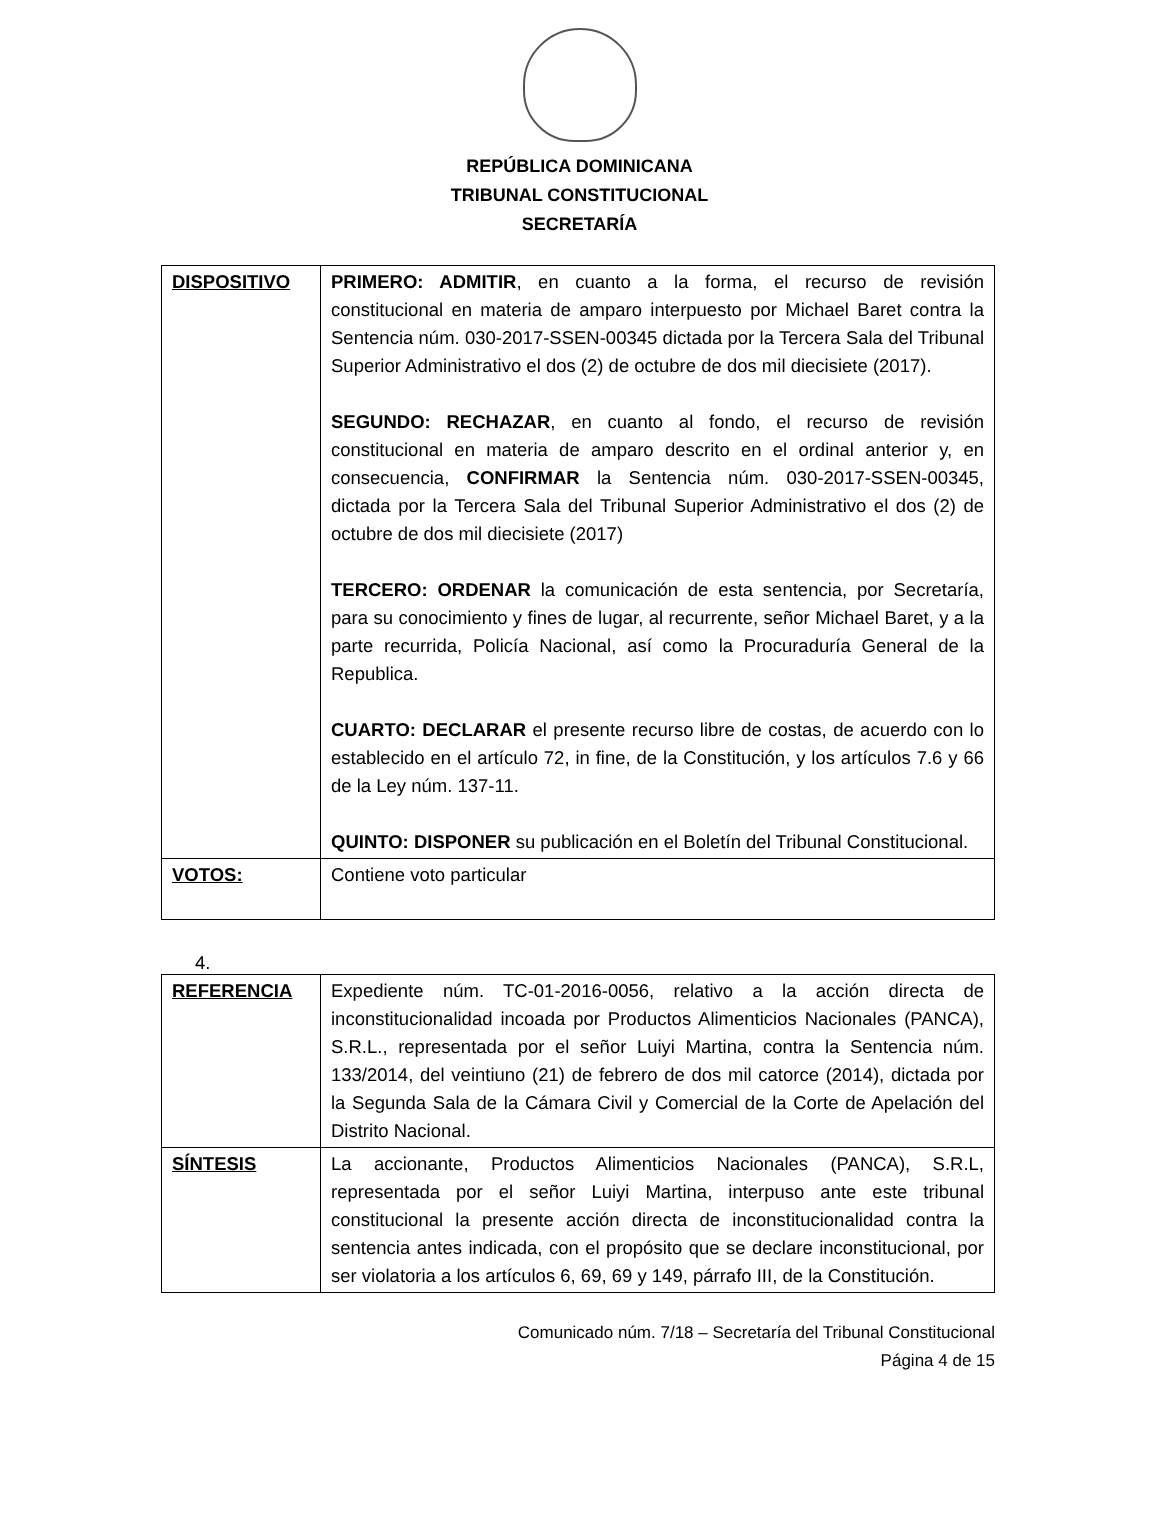REPÚBLICA DOMINICANA
TRIBUNAL CONSTITUCIONAL
SECRETARÍA
| DISPOSITIVO | PRIMERO: ADMITIR , en cuanto a la forma, el recurso de revisión constitucional en materia de amparo interpuesto por Michael Baret contra la Sentencia núm. 030-2017-SSEN-00345 dictada por la Tercera Sala del Tribunal Superior Administrativo el dos (2) de octubre de dos mil diecisiete (2017). SEGUNDO: RECHAZAR , en cuanto al fondo, el recurso de revisión constitucional en materia de amparo descrito en el ordinal anterior y, en consecuencia, CONFIRMAR la Sentencia núm. 030-2017-SSEN-00345, dictada por la Tercera Sala del Tribunal Superior Administrativo el dos (2) de octubre de dos mil diecisiete (2017) TERCERO: ORDENAR la comunicación de esta sentencia, por Secretaría, para su conocimiento y fines de lugar, al recurrente, señor Michael Baret, y a la parte recurrida, Policía Nacional, así como la Procuraduría General de la Republica. CUARTO: DECLARAR el presente recurso libre de costas, de acuerdo con lo establecido en el artículo 72, in fine, de la Constitución, y los artículos 7.6 y 66 de la Ley núm. 137-11. QUINTO: DISPONER su publicación en el Boletín del Tribunal Constitucional. |
| VOTOS: | Contiene voto particular |
4.
| REFERENCIA | Expediente núm. TC-01-2016-0056, relativo a la acción directa de inconstitucionalidad incoada por Productos Alimenticios Nacionales (PANCA), S.R.L., representada por el señor Luiyi Martina, contra la Sentencia núm. 133/2014, del veintiuno (21) de febrero de dos mil catorce (2014), dictada por la Segunda Sala de la Cámara Civil y Comercial de la Corte de Apelación del Distrito Nacional. |
| SÍNTESIS | La accionante, Productos Alimenticios Nacionales (PANCA), S.R.L, representada por el señor Luiyi Martina, interpuso ante este tribunal constitucional la presente acción directa de inconstitucionalidad contra la sentencia antes indicada, con el propósito que se declare inconstitucional, por ser violatoria a los artículos 6, 69, 69 y 149, párrafo III, de la Constitución. |
Comunicado núm. 7/18 – Secretaría del Tribunal Constitucional
Página 4 de 15